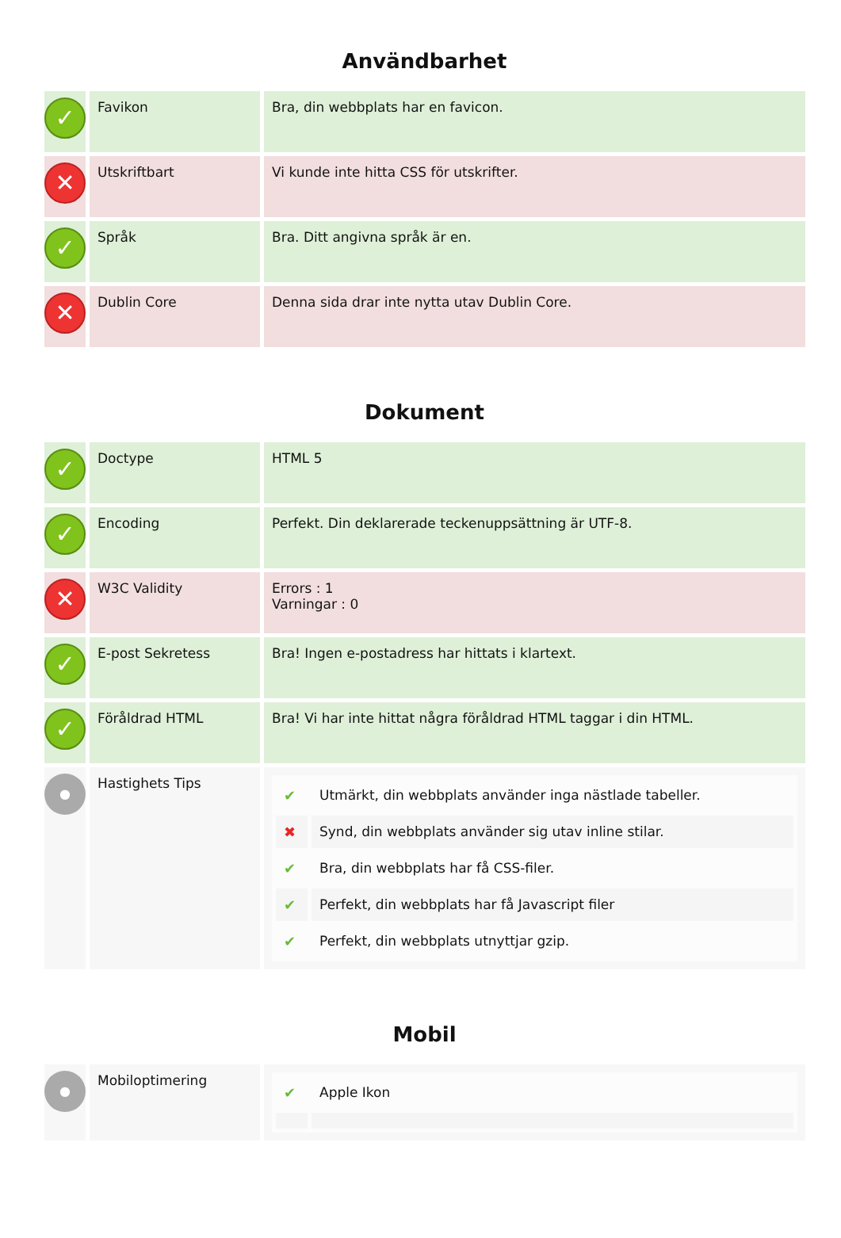Användbarhet
| ✓ | Favikon | Bra, din webbplats har en favicon. |
| ✕ | Utskriftbart | Vi kunde inte hitta CSS för utskrifter. |
| ✓ | Språk | Bra. Ditt angivna språk är en. |
| ✕ | Dublin Core | Denna sida drar inte nytta utav Dublin Core. |
Dokument
| ✓ | Doctype | HTML 5 |
| ✓ | Encoding | Perfekt. Din deklarerade teckenuppsättning är UTF-8. |
| ✕ | W3C Validity | Errors : 1 Varningar : 0 |
| ✓ | E-post Sekretess | Bra! Ingen e-postadress har hittats i klartext. |
| ✓ | Föråldrad HTML | Bra! Vi har inte hittat några föråldrad HTML taggar i din HTML. |
| ● | Hastighets Tips | / ✔ / Utmärkt, din webbplats använder inga nästlade tabeller. / / ✖ / Synd, din webbplats använder sig utav inline stilar. / / ✔ / Bra, din webbplats har få CSS-filer. / / ✔ / Perfekt, din webbplats har få Javascript filer / / ✔ / Perfekt, din webbplats utnyttjar gzip. / |
Mobil
| ● | Mobiloptimering | / ✔ / Apple Ikon / |